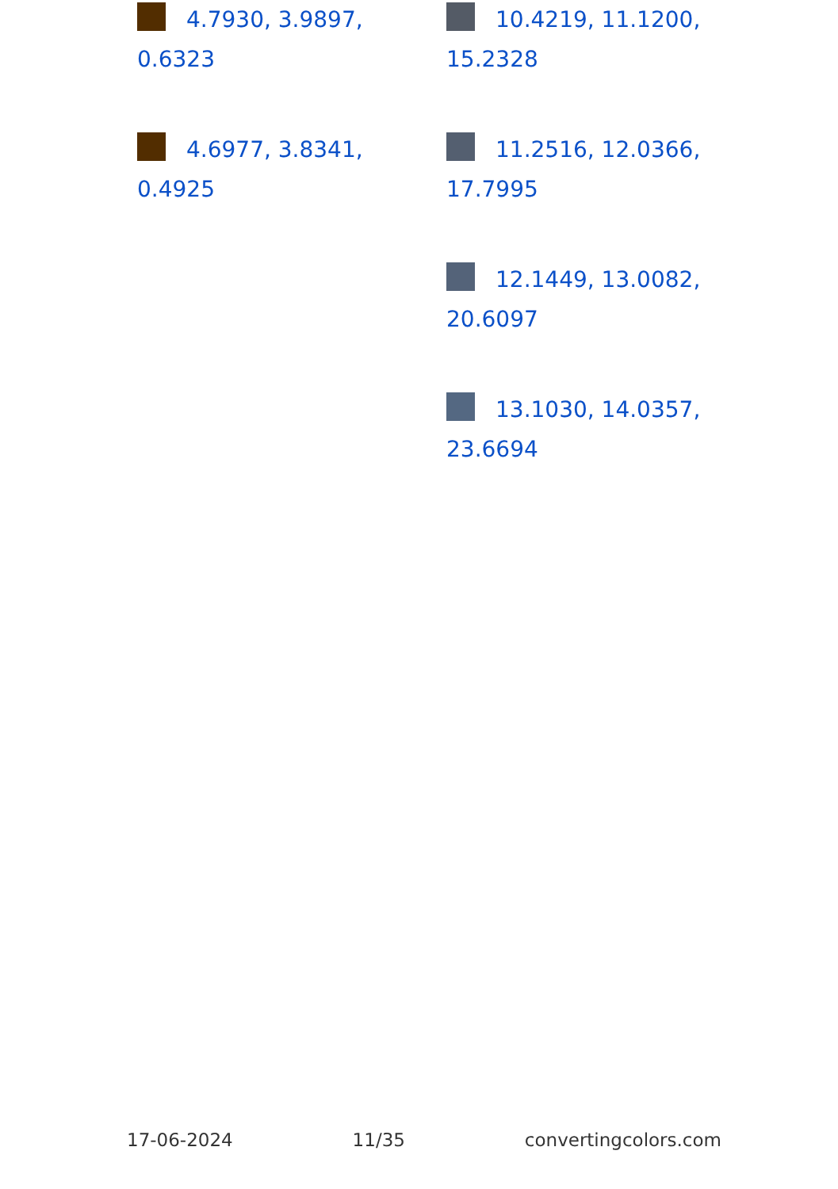4.7930, 3.9897, 0.6323
4.6977, 3.8341, 0.4925
10.4219, 11.1200, 15.2328
11.2516, 12.0366, 17.7995
12.1449, 13.0082, 20.6097
13.1030, 14.0357, 23.6694
17-06-2024 11/35 convertingcolors.com